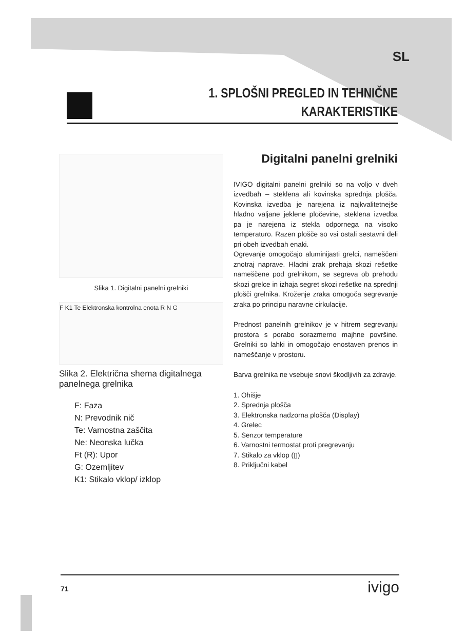SL
1. SPLOŠNI PREGLED IN TEHNIČNE
KARAKTERISTIKE
Slika 1. Digitalni panelni grelniki
F K1 Te Elektronska kontrolna enota R N G
Slika 2. Električna shema digitalnega panelnega grelnika
F: Faza
N: Prevodnik nič
Te: Varnostna zaščita
Ne: Neonska lučka
Ft (R): Upor
G: Ozemljitev
K1: Stikalo vklop/ izklop
Digitalni panelni grelniki
IVIGO digitalni panelni grelniki so na voljo v dveh izvedbah – steklena ali kovinska sprednja plošča. Kovinska izvedba je narejena iz najkvalitetnejše hladno valjane jeklene pločevine, steklena izvedba pa je narejena iz stekla odpornega na visoko temperaturo. Razen plošče so vsi ostali sestavni deli pri obeh izvedbah enaki.
Ogrevanje omogočajo aluminijasti grelci, nameščeni znotraj naprave. Hladni zrak prehaja skozi rešetke nameščene pod grelnikom, se segreva ob prehodu skozi grelce in izhaja segret skozi rešetke na sprednji plošči grelnika. Kroženje zraka omogoča segrevanje zraka po principu naravne cirkulacije.
Prednost panelnih grelnikov je v hitrem segrevanju prostora s porabo sorazmerno majhne površine. Grelniki so lahki in omogočajo enostaven prenos in nameščanje v prostoru.
Barva grelnika ne vsebuje snovi škodljivih za zdravje.
1. Ohišje
2. Sprednja plošča
3. Elektronska nadzorna plošča (Display)
4. Grelec
5. Senzor temperature
6. Varnostni termostat proti pregrevanju
7. Stikalo za vklop (▯)
8. Priključni kabel
71 ivigo